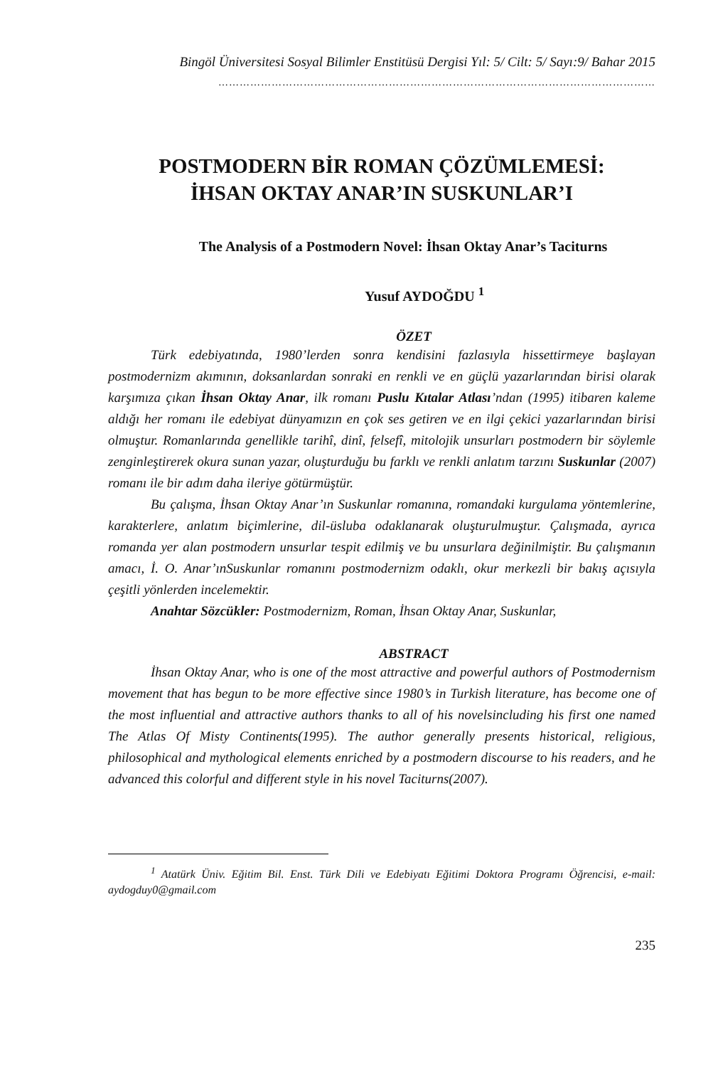Bingöl Üniversitesi Sosyal Bilimler Enstitüsü Dergisi Yıl: 5/ Cilt: 5/ Sayı:9/ Bahar 2015
……………………………………………………………………………………………………………
POSTMODERN BİR ROMAN ÇÖZÜMLEMESİ:
İHSAN OKTAY ANAR’IN SUSKUNLAR’I
The Analysis of a Postmodern Novel: İhsan Oktay Anar’s Taciturns
Yusuf AYDOĞDU <sup>1</sup>
ÖZET
Türk edebiyatında, 1980’lerden sonra kendisini fazlasıyla hissettirmeye başlayan postmodernizm akımının, doksanlardan sonraki en renkli ve en güçlü yazarlarından birisi olarak karşımıza çıkan İhsan Oktay Anar, ilk romanı Puslu Kıtalar Atlası’ndan (1995) itibaren kaleme aldığı her romanı ile edebiyat dünyamızın en çok ses getiren ve en ilgi çekici yazarlarından birisi olmuştur. Romanlarında genellikle tarihî, dinî, felsefî, mitolojik unsurları postmodern bir söylemle zenginleştirerek okura sunan yazar, oluşturduğu bu farklı ve renkli anlatım tarzını Suskunlar (2007) romanı ile bir adım daha ileriye götürmüştür.
Bu çalışma, İhsan Oktay Anar’ın Suskunlar romanına, romandaki kurgulama yöntemlerine, karakterlere, anlatım biçimlerine, dil-üsluba odaklanarak oluşturulmuştur. Çalışmada, ayrıca romanda yer alan postmodern unsurlar tespit edilmiş ve bu unsurlara değinilmiştir. Bu çalışmanın amacı, İ. O. Anar’ınSuskunlar romanını postmodernizm odaklı, okur merkezli bir bakış açısıyla çeşitli yönlerden incelemektir.
Anahtar Sözcükler: Postmodernizm, Roman, İhsan Oktay Anar, Suskunlar,
ABSTRACT
İhsan Oktay Anar, who is one of the most attractive and powerful authors of Postmodernism movement that has begun to be more effective since 1980’s in Turkish literature, has become one of the most influential and attractive authors thanks to all of his novelsincluding his first one named The Atlas Of Misty Continents(1995). The author generally presents historical, religious, philosophical and mythological elements enriched by a postmodern discourse to his readers, and he advanced this colorful and different style in his novel Taciturns(2007).
<sup>1</sup> Atatürk Üniv. Eğitim Bil. Enst. Türk Dili ve Edebiyatı Eğitimi Doktora Programı Öğrencisi, e-mail: aydogduy0@gmail.com
235